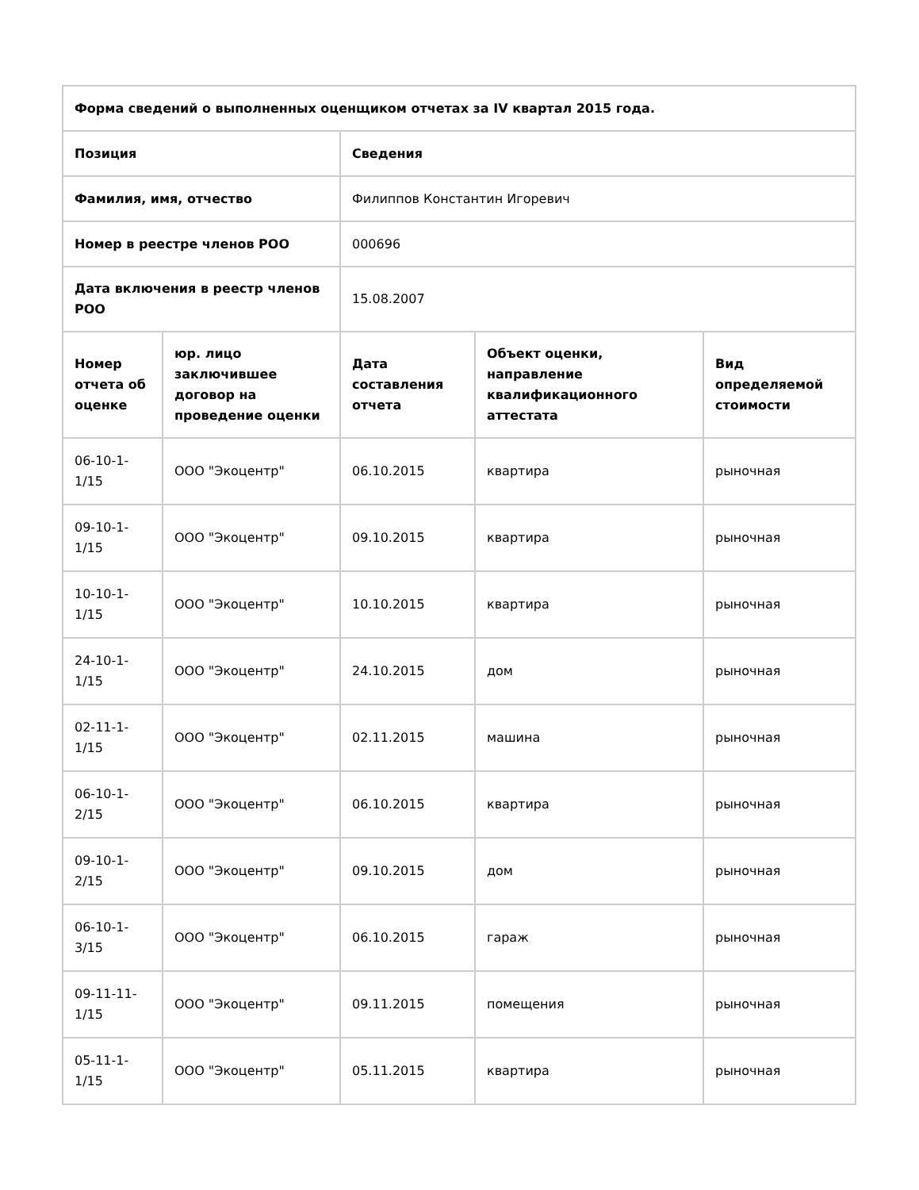| Форма сведений о выполненных оценщиком отчетах за IV квартал 2015 года. | | | | |
| --- | --- | --- | --- | --- |
| Позиция | | Сведения | | |
| Фамилия, имя, отчество | | Филиппов Константин Игоревич | | |
| Номер в реестре членов РОО | | 000696 | | |
| Дата включения в реестр членов РОО | | 15.08.2007 | | |
| Номер отчета об оценке | юр. лицо заключившее договор на проведение оценки | Дата составления отчета | Объект оценки, направление квалификационного аттестата | Вид определяемой стоимости |
| 06-10-1-1/15 | ООО "Экоцентр" | 06.10.2015 | квартира | рыночная |
| 09-10-1-1/15 | ООО "Экоцентр" | 09.10.2015 | квартира | рыночная |
| 10-10-1-1/15 | ООО "Экоцентр" | 10.10.2015 | квартира | рыночная |
| 24-10-1-1/15 | ООО "Экоцентр" | 24.10.2015 | дом | рыночная |
| 02-11-1-1/15 | ООО "Экоцентр" | 02.11.2015 | машина | рыночная |
| 06-10-1-2/15 | ООО "Экоцентр" | 06.10.2015 | квартира | рыночная |
| 09-10-1-2/15 | ООО "Экоцентр" | 09.10.2015 | дом | рыночная |
| 06-10-1-3/15 | ООО "Экоцентр" | 06.10.2015 | гараж | рыночная |
| 09-11-11-1/15 | ООО "Экоцентр" | 09.11.2015 | помещения | рыночная |
| 05-11-1-1/15 | ООО "Экоцентр" | 05.11.2015 | квартира | рыночная |